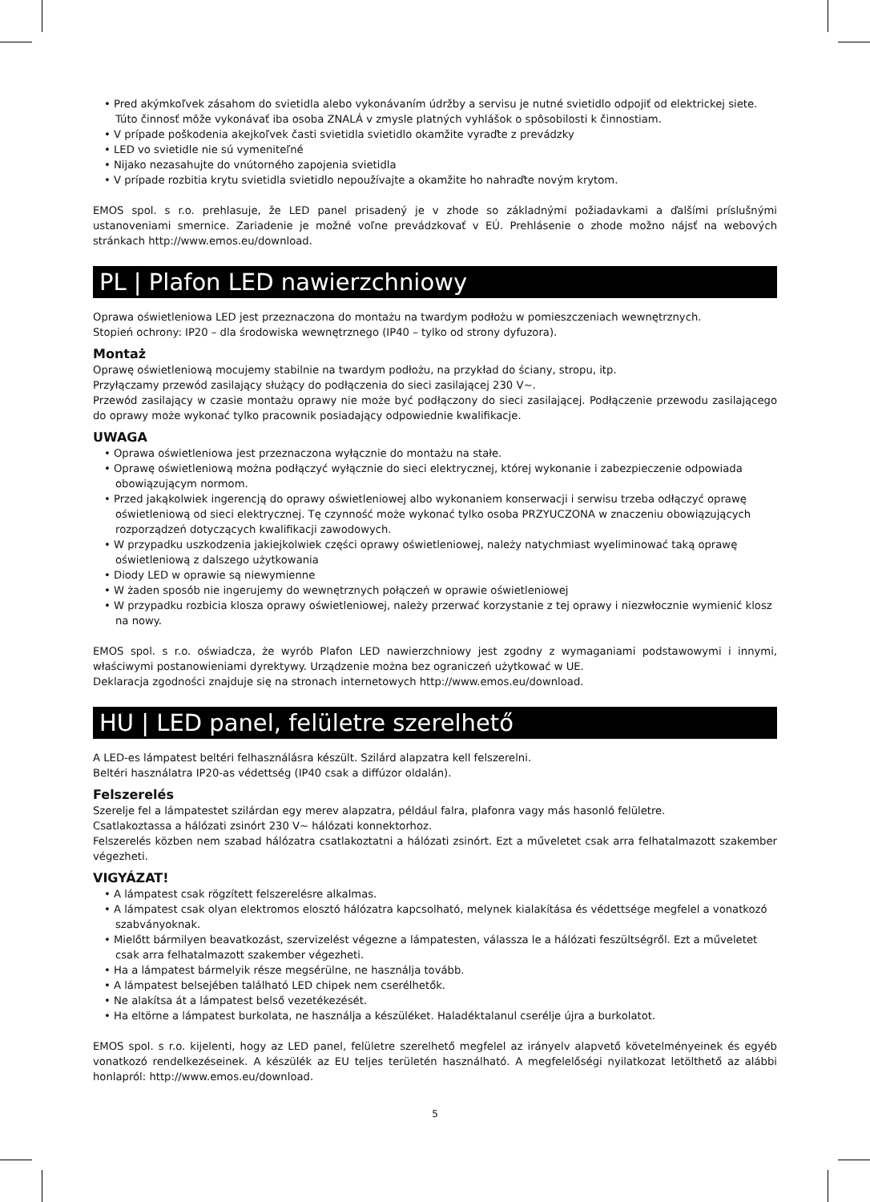• Pred akýmkoľvek zásahom do svietidla alebo vykonávaním údržby a servisu je nutné svietidlo odpojiť od elektrickej siete. Túto činnosť môže vykonávať iba osoba ZNALÁ v zmysle platných vyhlášok o spôsobilosti k činnostiam.
• V prípade poškodenia akejkoľvek časti svietidla svietidlo okamžite vyraďte z prevádzky
• LED vo svietidle nie sú vymeniteľné
• Nijako nezasahujte do vnútorného zapojenia svietidla
• V prípade rozbitia krytu svietidla svietidlo nepoužívajte a okamžite ho nahraďte novým krytom.
EMOS spol. s r.o. prehlasuje, že LED panel prisadený je v zhode so základnými požiadavkami a ďalšími príslušnými ustanoveniami smernice. Zariadenie je možné voľne prevádzkovať v EÚ. Prehlásenie o zhode možno nájsť na webových stránkach http://www.emos.eu/download.
PL | Plafon LED nawierzchniowy
Oprawa oświetleniowa LED jest przeznaczona do montażu na twardym podłożu w pomieszczeniach wewnętrznych.
Stopień ochrony: IP20 – dla środowiska wewnętrznego (IP40 – tylko od strony dyfuzora).
Montaż
Oprawę oświetleniową mocujemy stabilnie na twardym podłożu, na przykład do ściany, stropu, itp.
Przyłączamy przewód zasilający służący do podłączenia do sieci zasilającej 230 V~.
Przewód zasilający w czasie montażu oprawy nie może być podłączony do sieci zasilającej. Podłączenie przewodu zasilającego do oprawy może wykonać tylko pracownik posiadający odpowiednie kwalifikacje.
UWAGA
• Oprawa oświetleniowa jest przeznaczona wyłącznie do montażu na stałe.
• Oprawę oświetleniową można podłączyć wyłącznie do sieci elektrycznej, której wykonanie i zabezpieczenie odpowiada obowiązującym normom.
• Przed jakąkolwiek ingerencją do oprawy oświetleniowej albo wykonaniem konserwacji i serwisu trzeba odłączyć oprawę oświetleniową od sieci elektrycznej. Tę czynność może wykonać tylko osoba PRZYUCZONA w znaczeniu obowiązujących rozporządzeń dotyczących kwalifikacji zawodowych.
• W przypadku uszkodzenia jakiejkolwiek części oprawy oświetleniowej, należy natychmiast wyeliminować taką oprawę oświetleniową z dalszego użytkowania
• Diody LED w oprawie są niewymienne
• W żaden sposób nie ingerujemy do wewnętrznych połączeń w oprawie oświetleniowej
• W przypadku rozbicia klosza oprawy oświetleniowej, należy przerwać korzystanie z tej oprawy i niezwłocznie wymienić klosz na nowy.
EMOS spol. s r.o. oświadcza, że wyrób Plafon LED nawierzchniowy jest zgodny z wymaganiami podstawowymi i innymi, właściwymi postanowieniami dyrektywy. Urządzenie można bez ograniczeń użytkować w UE.
Deklaracja zgodności znajduje się na stronach internetowych http://www.emos.eu/download.
HU | LED panel, felületre szerelhető
A LED-es lámpatest beltéri felhasználásra készült. Szilárd alapzatra kell felszerelni.
Beltéri használatra IP20-as védettség (IP40 csak a diffúzor oldalán).
Felszerelés
Szerelje fel a lámpatestet szilárdan egy merev alapzatra, például falra, plafonra vagy más hasonló felületre.
Csatlakoztassa a hálózati zsinórt 230 V~ hálózati konnektorhoz.
Felszerelés közben nem szabad hálózatra csatlakoztatni a hálózati zsinórt. Ezt a műveletet csak arra felhatalmazott szakember végezheti.
VIGYÁZAT!
• A lámpatest csak rögzített felszerelésre alkalmas.
• A lámpatest csak olyan elektromos elosztó hálózatra kapcsolható, melynek kialakítása és védettsége megfelel a vonatkozó szabványoknak.
• Mielőtt bármilyen beavatkozást, szervizelést végezne a lámpatesten, válassza le a hálózati feszültségről. Ezt a műveletet csak arra felhatalmazott szakember végezheti.
• Ha a lámpatest bármelyik része megsérülne, ne használja tovább.
• A lámpatest belsejében található LED chipek nem cserélhetők.
• Ne alakítsa át a lámpatest belső vezetékezését.
• Ha eltörne a lámpatest burkolata, ne használja a készüléket. Haladéktalanul cserélje újra a burkolatot.
EMOS spol. s r.o. kijelenti, hogy az LED panel, felületre szerelhető megfelel az irányelv alapvető követelményeinek és egyéb vonatkozó rendelkezéseinek. A készülék az EU teljes területén használható. A megfelelőségi nyilatkozat letölthető az alábbi honlapról: http://www.emos.eu/download.
5